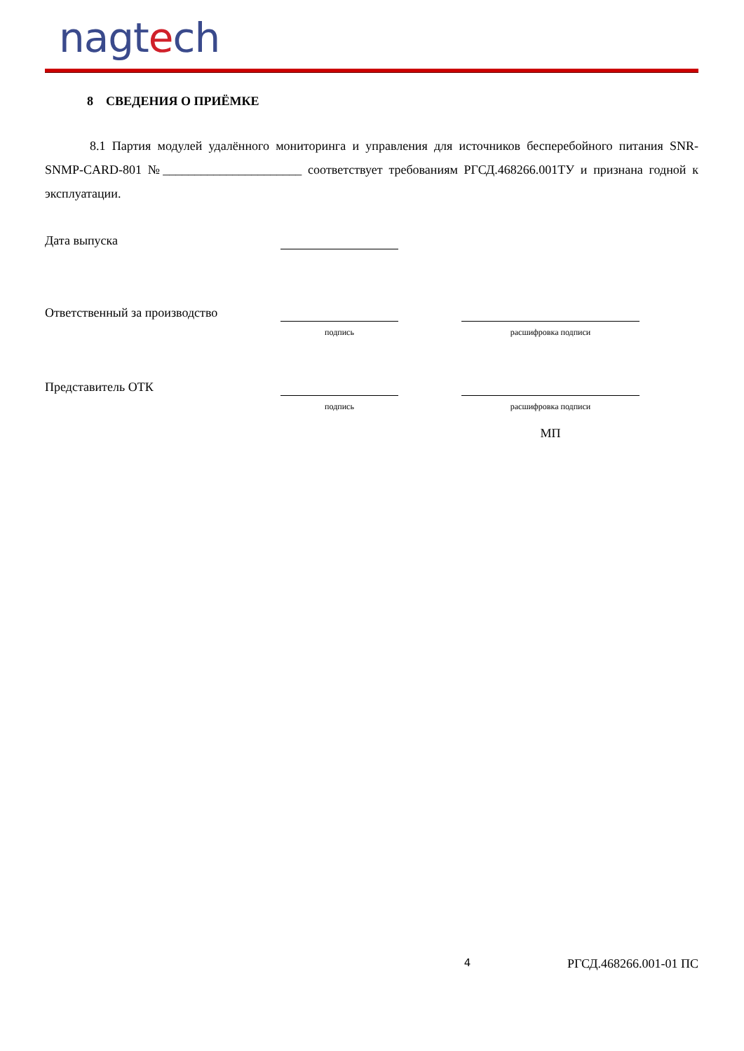nagtech
8 СВЕДЕНИЯ О ПРИЁМКЕ
8.1 Партия модулей удалённого мониторинга и управления для источников бесперебойного питания SNR-SNMP-CARD-801 №______________________ соответствует требованиям РГСД.468266.001ТУ и признана годной к эксплуатации.
Дата выпуска
Ответственный за производство
подпись расшифровка подписи
Представитель ОТК
подпись расшифровка подписи
МП
4 РГСД.468266.001-01 ПС